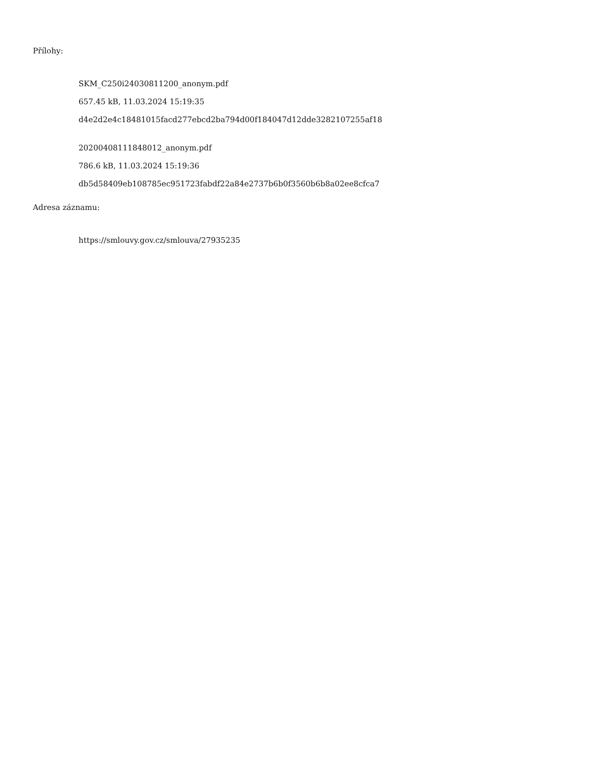Přílohy:
SKM_C250i24030811200_anonym.pdf
657.45 kB, 11.03.2024 15:19:35
d4e2d2e4c18481015facd277ebcd2ba794d00f184047d12dde3282107255af18
20200408111848012_anonym.pdf
786.6 kB, 11.03.2024 15:19:36
db5d58409eb108785ec951723fabdf22a84e2737b6b0f3560b6b8a02ee8cfca7
Adresa záznamu:
https://smlouvy.gov.cz/smlouva/27935235